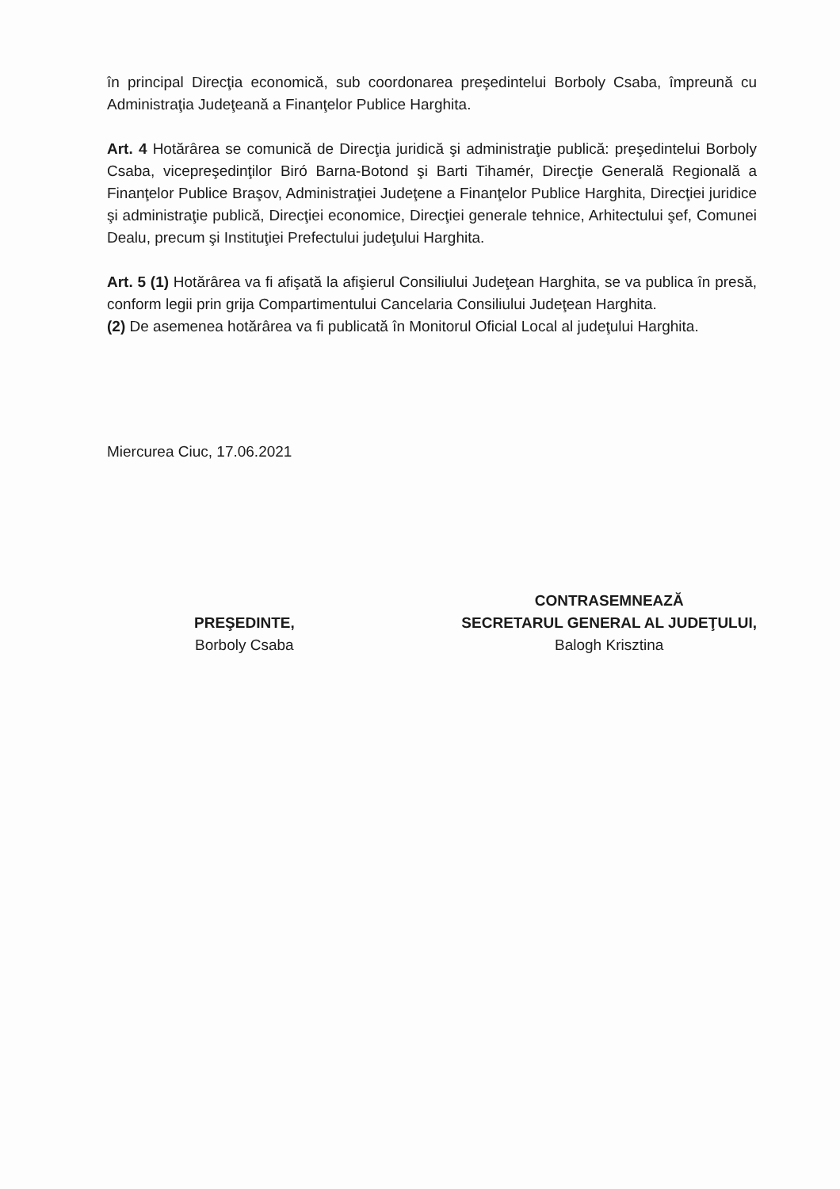în principal Direcţia economică, sub coordonarea preşedintelui Borboly Csaba, împreună cu Administraţia Judeţeană a Finanţelor Publice Harghita.
Art. 4 Hotărârea se comunică de Direcţia juridică şi administraţie publică: preşedintelui Borboly Csaba, vicepreşedinţilor Biró Barna-Botond şi Barti Tihamér, Direcţie Generală Regională a Finanţelor Publice Braşov, Administraţiei Judeţene a Finanţelor Publice Harghita, Direcţiei juridice şi administraţie publică, Direcţiei economice, Direcţiei generale tehnice, Arhitectului şef, Comunei Dealu, precum şi Instituţiei Prefectului judeţului Harghita.
Art. 5 (1) Hotărârea va fi afişată la afişierul Consiliului Judeţean Harghita, se va publica în presă, conform legii prin grija Compartimentului Cancelaria Consiliului Judeţean Harghita.
(2) De asemenea hotărârea va fi publicată în Monitorul Oficial Local al judeţului Harghita.
Miercurea Ciuc, 17.06.2021
PREŞEDINTE,
Borboly Csaba
CONTRASEMNEAZĂ
SECRETARUL GENERAL AL JUDEŢULUI,
Balogh Krisztina